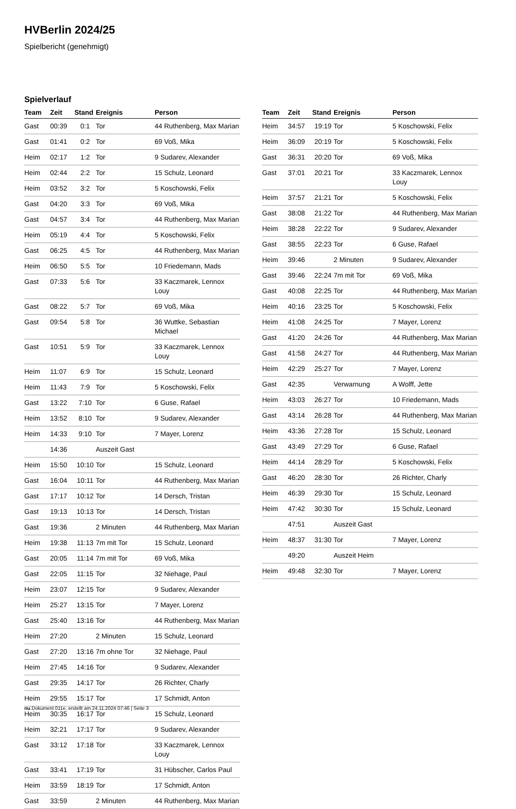HVBerlin 2024/25
Spielbericht (genehmigt)
Spielverlauf
| Team | Zeit | Stand | Ereignis | Person |
| --- | --- | --- | --- | --- |
| Gast | 00:39 | 0:1 | Tor | 44 Ruthenberg, Max Marian |
| Gast | 01:41 | 0:2 | Tor | 69 Voß, Mika |
| Heim | 02:17 | 1:2 | Tor | 9 Sudarev, Alexander |
| Heim | 02:44 | 2:2 | Tor | 15 Schulz, Leonard |
| Heim | 03:52 | 3:2 | Tor | 5 Koschowski, Felix |
| Gast | 04:20 | 3:3 | Tor | 69 Voß, Mika |
| Gast | 04:57 | 3:4 | Tor | 44 Ruthenberg, Max Marian |
| Heim | 05:19 | 4:4 | Tor | 5 Koschowski, Felix |
| Gast | 06:25 | 4:5 | Tor | 44 Ruthenberg, Max Marian |
| Heim | 06:50 | 5:5 | Tor | 10 Friedemann, Mads |
| Gast | 07:33 | 5:6 | Tor | 33 Kaczmarek, Lennox Louy |
| Gast | 08:22 | 5:7 | Tor | 69 Voß, Mika |
| Gast | 09:54 | 5:8 | Tor | 36 Wuttke, Sebastian Michael |
| Gast | 10:51 | 5:9 | Tor | 33 Kaczmarek, Lennox Louy |
| Heim | 11:07 | 6:9 | Tor | 15 Schulz, Leonard |
| Heim | 11:43 | 7:9 | Tor | 5 Koschowski, Felix |
| Gast | 13:22 | 7:10 | Tor | 6 Guse, Rafael |
| Heim | 13:52 | 8:10 | Tor | 9 Sudarev, Alexander |
| Heim | 14:33 | 9:10 | Tor | 7 Mayer, Lorenz |
| | 14:36 | | Auszeit Gast | |
| Heim | 15:50 | 10:10 | Tor | 15 Schulz, Leonard |
| Gast | 16:04 | 10:11 | Tor | 44 Ruthenberg, Max Marian |
| Gast | 17:17 | 10:12 | Tor | 14 Dersch, Tristan |
| Gast | 19:13 | 10:13 | Tor | 14 Dersch, Tristan |
| Gast | 19:36 | | 2 Minuten | 44 Ruthenberg, Max Marian |
| Heim | 19:38 | 11:13 | 7m mit Tor | 15 Schulz, Leonard |
| Gast | 20:05 | 11:14 | 7m mit Tor | 69 Voß, Mika |
| Gast | 22:05 | 11:15 | Tor | 32 Niehage, Paul |
| Heim | 23:07 | 12:15 | Tor | 9 Sudarev, Alexander |
| Heim | 25:27 | 13:15 | Tor | 7 Mayer, Lorenz |
| Gast | 25:40 | 13:16 | Tor | 44 Ruthenberg, Max Marian |
| Heim | 27:20 | | 2 Minuten | 15 Schulz, Leonard |
| Gast | 27:20 | 13:16 | 7m ohne Tor | 32 Niehage, Paul |
| Heim | 27:45 | 14:16 | Tor | 9 Sudarev, Alexander |
| Gast | 29:35 | 14:17 | Tor | 26 Richter, Charly |
| Heim | 29:55 | 15:17 | Tor | 17 Schmidt, Anton |
| Heim | 30:35 | 16:17 | Tor | 15 Schulz, Leonard |
| Heim | 32:21 | 17:17 | Tor | 9 Sudarev, Alexander |
| Gast | 33:12 | 17:18 | Tor | 33 Kaczmarek, Lennox Louy |
| Gast | 33:41 | 17:19 | Tor | 31 Hübscher, Carlos Paul |
| Heim | 33:59 | 18:19 | Tor | 17 Schmidt, Anton |
| Gast | 33:59 | | 2 Minuten | 44 Ruthenberg, Max Marian |
| Team | Zeit | Stand | Ereignis | Person |
| --- | --- | --- | --- | --- |
| Heim | 34:57 | 19:19 | Tor | 5 Koschowski, Felix |
| Heim | 36:09 | 20:19 | Tor | 5 Koschowski, Felix |
| Gast | 36:31 | 20:20 | Tor | 69 Voß, Mika |
| Gast | 37:01 | 20:21 | Tor | 33 Kaczmarek, Lennox Louy |
| Heim | 37:57 | 21:21 | Tor | 5 Koschowski, Felix |
| Gast | 38:08 | 21:22 | Tor | 44 Ruthenberg, Max Marian |
| Heim | 38:28 | 22:22 | Tor | 9 Sudarev, Alexander |
| Gast | 38:55 | 22:23 | Tor | 6 Guse, Rafael |
| Heim | 39:46 | | 2 Minuten | 9 Sudarev, Alexander |
| Gast | 39:46 | 22:24 | 7m mit Tor | 69 Voß, Mika |
| Gast | 40:08 | 22:25 | Tor | 44 Ruthenberg, Max Marian |
| Heim | 40:16 | 23:25 | Tor | 5 Koschowski, Felix |
| Heim | 41:08 | 24:25 | Tor | 7 Mayer, Lorenz |
| Gast | 41:20 | 24:26 | Tor | 44 Ruthenberg, Max Marian |
| Gast | 41:58 | 24:27 | Tor | 44 Ruthenberg, Max Marian |
| Heim | 42:29 | 25:27 | Tor | 7 Mayer, Lorenz |
| Gast | 42:35 | | Verwarnung | A Wolff, Jette |
| Heim | 43:03 | 26:27 | Tor | 10 Friedemann, Mads |
| Gast | 43:14 | 26:28 | Tor | 44 Ruthenberg, Max Marian |
| Heim | 43:36 | 27:28 | Tor | 15 Schulz, Leonard |
| Gast | 43:49 | 27:29 | Tor | 6 Guse, Rafael |
| Heim | 44:14 | 28:29 | Tor | 5 Koschowski, Felix |
| Gast | 46:20 | 28:30 | Tor | 26 Richter, Charly |
| Heim | 46:39 | 29:30 | Tor | 15 Schulz, Leonard |
| Heim | 47:42 | 30:30 | Tor | 15 Schulz, Leonard |
| | 47:51 | | Auszeit Gast | |
| Heim | 48:37 | 31:30 | Tor | 7 Mayer, Lorenz |
| | 49:20 | | Auszeit Heim | |
| Heim | 49:48 | 32:30 | Tor | 7 Mayer, Lorenz |
nu.Dokument 011e, erstellt am 24.11.2024 07:46 | Seite 3